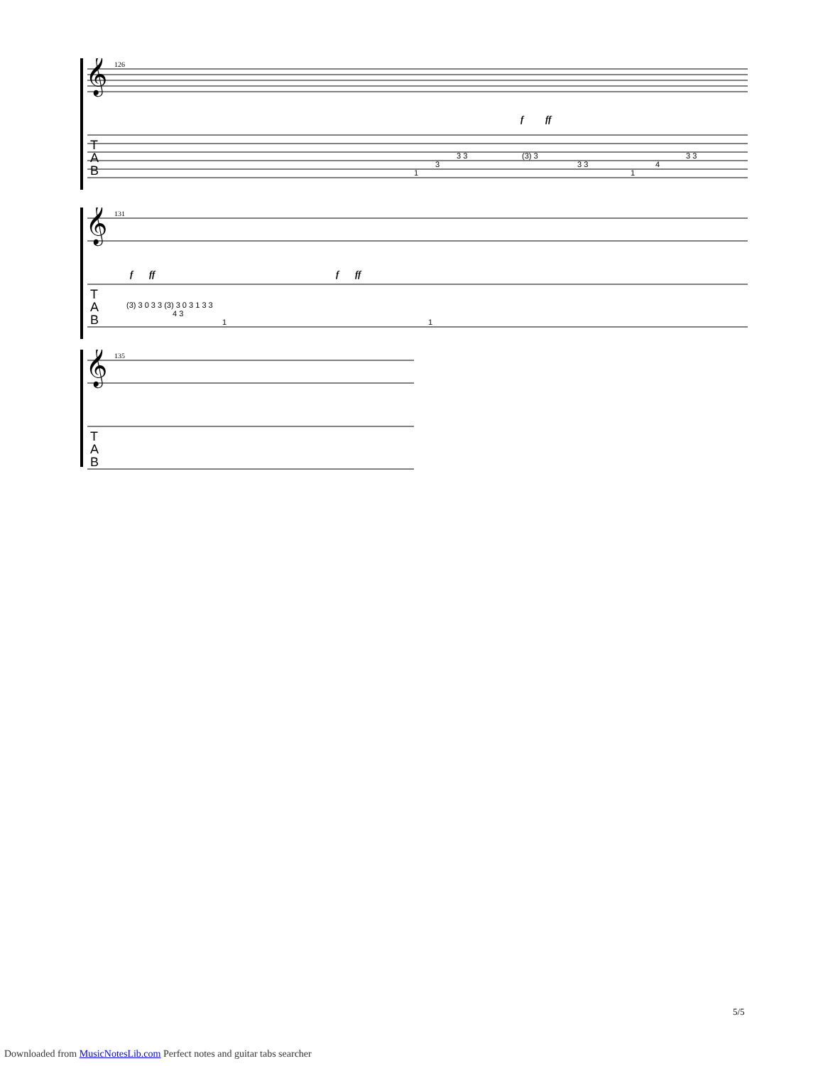126
𝄞
T
A
B
f
ff
3 3
(3) 3
3 3
3
3 3
4
1
1
131
𝄞
T
A
B
f
ff
f
ff
(3) 3 0 3 3 (3) 3 0 3 1 3 3
4 3
1
1
135
𝄞
T
A
B
5/5
Downloaded from MusicNotesLib.com Perfect notes and guitar tabs searcher